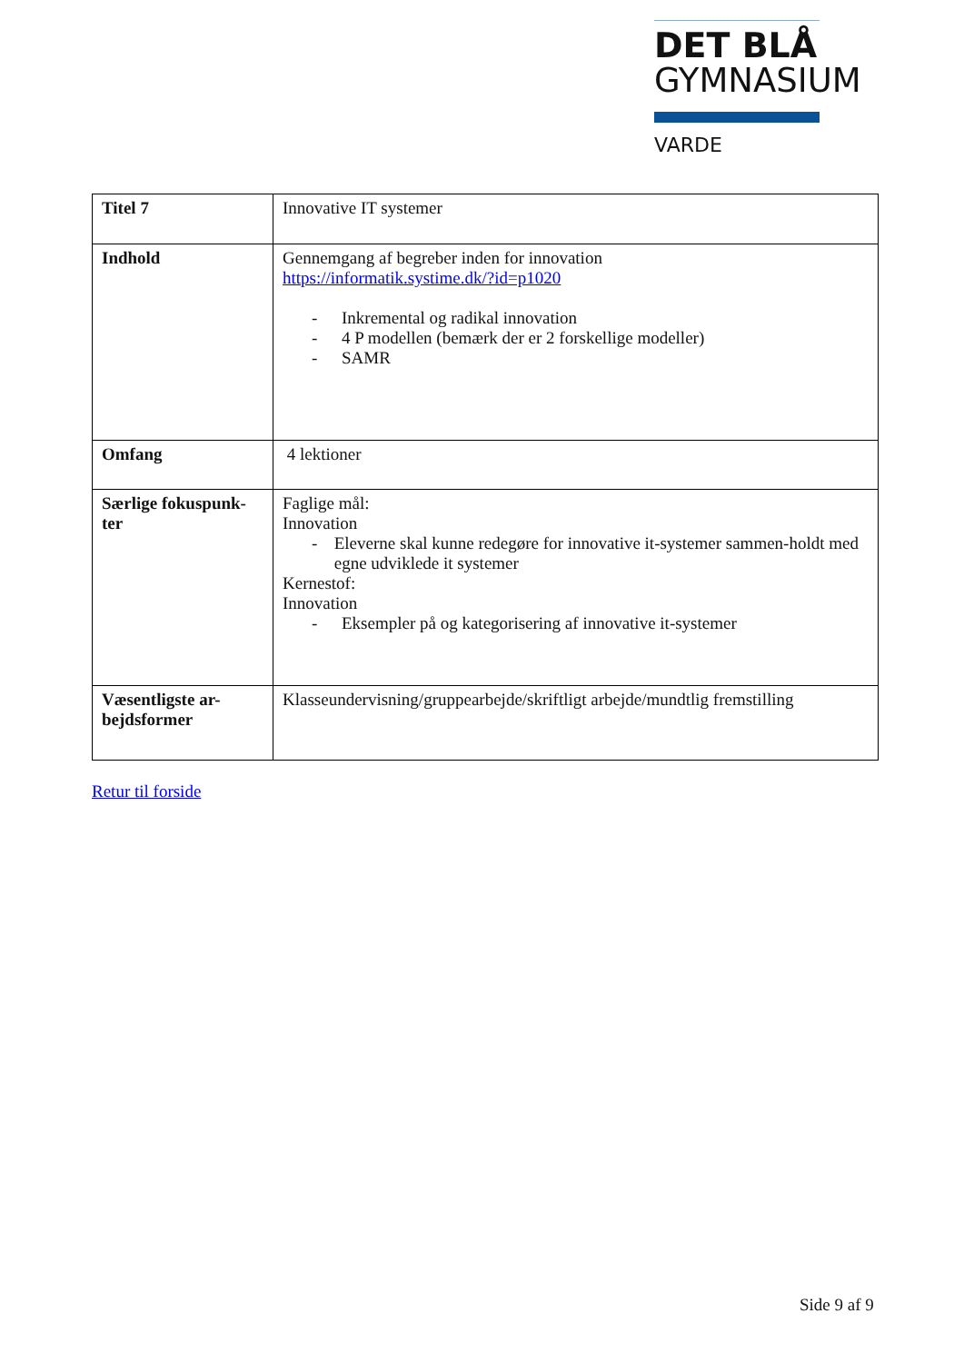DET BLÅ
GYMNASIUM
VARDE
| Titel 7 | Innovative IT systemer |
| Indhold | Gennemgang af begreber inden for innovation https://informatik.systime.dk/?id=p1020 - Inkremental og radikal innovation - 4 P modellen (bemærk der er 2 forskellige modeller) - SAMR |
| Omfang | 4 lektioner |
| Særlige fokuspunk-ter | Faglige mål: Innovation - Eleverne skal kunne redegøre for innovative it-systemer sammen-holdt med egne udviklede it systemer Kernestof: Innovation - Eksempler på og kategorisering af innovative it-systemer |
| Væsentligste ar-bejdsformer | Klasseundervisning/gruppearbejde/skriftligt arbejde/mundtlig fremstilling |
Retur til forside
Side 9 af 9